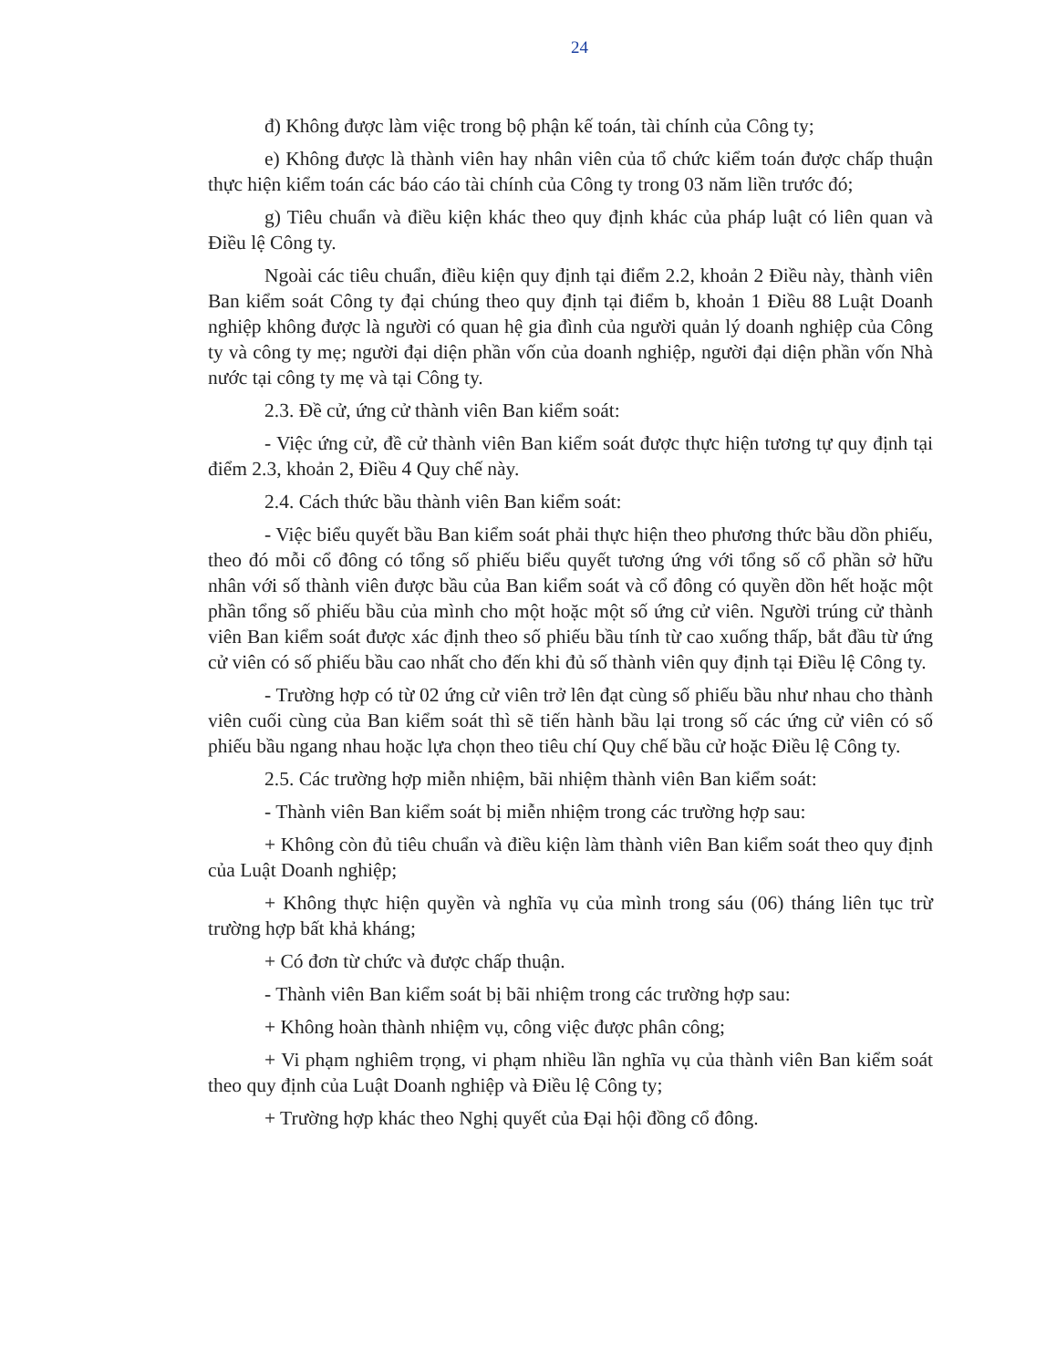24
đ) Không được làm việc trong bộ phận kế toán, tài chính của Công ty;
e) Không được là thành viên hay nhân viên của tổ chức kiểm toán được chấp thuận thực hiện kiểm toán các báo cáo tài chính của Công ty trong 03 năm liền trước đó;
g) Tiêu chuẩn và điều kiện khác theo quy định khác của pháp luật có liên quan và Điều lệ Công ty.
Ngoài các tiêu chuẩn, điều kiện quy định tại điểm 2.2, khoản 2 Điều này, thành viên Ban kiểm soát Công ty đại chúng theo quy định tại điểm b, khoản 1 Điều 88 Luật Doanh nghiệp không được là người có quan hệ gia đình của người quản lý doanh nghiệp của Công ty và công ty mẹ; người đại diện phần vốn của doanh nghiệp, người đại diện phần vốn Nhà nước tại công ty mẹ và tại Công ty.
2.3. Đề cử, ứng cử thành viên Ban kiểm soát:
- Việc ứng cử, đề cử thành viên Ban kiểm soát được thực hiện tương tự quy định tại điểm 2.3, khoản 2, Điều 4 Quy chế này.
2.4. Cách thức bầu thành viên Ban kiểm soát:
- Việc biểu quyết bầu Ban kiểm soát phải thực hiện theo phương thức bầu dồn phiếu, theo đó mỗi cổ đông có tổng số phiếu biểu quyết tương ứng với tổng số cổ phần sở hữu nhân với số thành viên được bầu của Ban kiểm soát và cổ đông có quyền dồn hết hoặc một phần tổng số phiếu bầu của mình cho một hoặc một số ứng cử viên. Người trúng cử thành viên Ban kiểm soát được xác định theo số phiếu bầu tính từ cao xuống thấp, bắt đầu từ ứng cử viên có số phiếu bầu cao nhất cho đến khi đủ số thành viên quy định tại Điều lệ Công ty.
- Trường hợp có từ 02 ứng cử viên trở lên đạt cùng số phiếu bầu như nhau cho thành viên cuối cùng của Ban kiểm soát thì sẽ tiến hành bầu lại trong số các ứng cử viên có số phiếu bầu ngang nhau hoặc lựa chọn theo tiêu chí Quy chế bầu cử hoặc Điều lệ Công ty.
2.5. Các trường hợp miễn nhiệm, bãi nhiệm thành viên Ban kiểm soát:
- Thành viên Ban kiểm soát bị miễn nhiệm trong các trường hợp sau:
+ Không còn đủ tiêu chuẩn và điều kiện làm thành viên Ban kiểm soát theo quy định của Luật Doanh nghiệp;
+ Không thực hiện quyền và nghĩa vụ của mình trong sáu (06) tháng liên tục trừ trường hợp bất khả kháng;
+ Có đơn từ chức và được chấp thuận.
- Thành viên Ban kiểm soát bị bãi nhiệm trong các trường hợp sau:
+ Không hoàn thành nhiệm vụ, công việc được phân công;
+ Vi phạm nghiêm trọng, vi phạm nhiều lần nghĩa vụ của thành viên Ban kiểm soát theo quy định của Luật Doanh nghiệp và Điều lệ Công ty;
+ Trường hợp khác theo Nghị quyết của Đại hội đồng cổ đông.